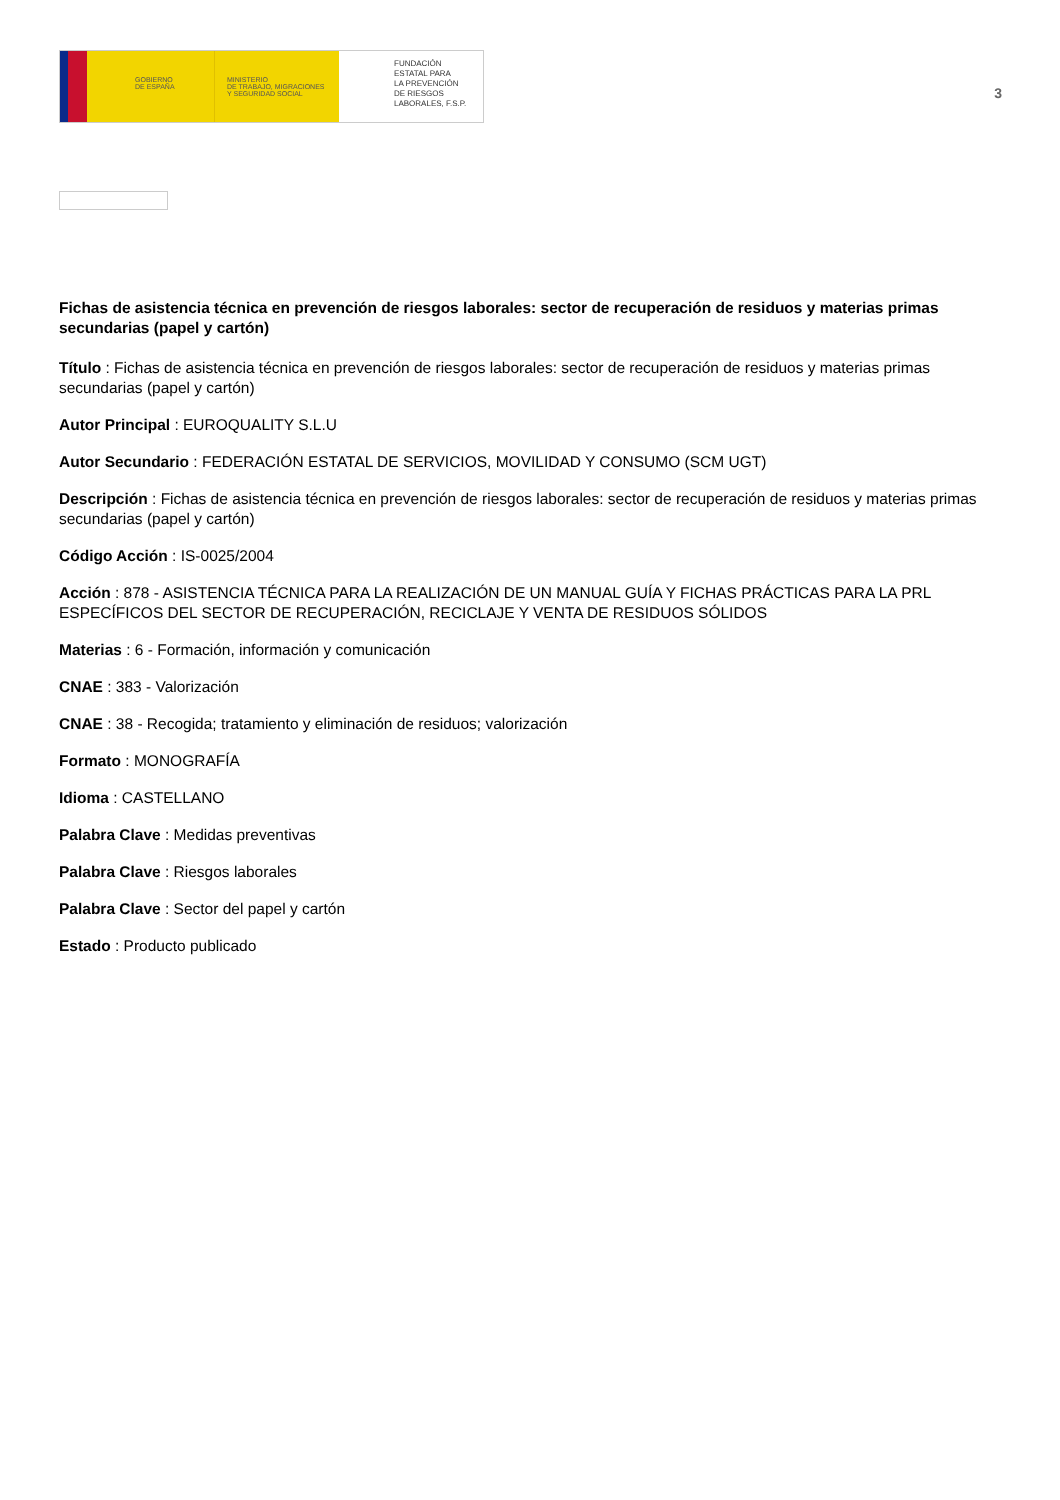GOBIERNO
DE ESPAÑA
MINISTERIO
DE TRABAJO, MIGRACIONES
Y SEGURIDAD SOCIAL
FUNDACIÓN
ESTATAL PARA
LA PREVENCIÓN
DE RIESGOS
LABORALES, F.S.P.
3
Fichas de asistencia técnica en prevención de riesgos laborales: sector de recuperación de residuos y materias primas secundarias (papel y cartón)
Título : Fichas de asistencia técnica en prevención de riesgos laborales: sector de recuperación de residuos y materias primas secundarias (papel y cartón)
Autor Principal : EUROQUALITY S.L.U
Autor Secundario : FEDERACIÓN ESTATAL DE SERVICIOS, MOVILIDAD Y CONSUMO (SCM UGT)
Descripción : Fichas de asistencia técnica en prevención de riesgos laborales: sector de recuperación de residuos y materias primas secundarias (papel y cartón)
Código Acción : IS-0025/2004
Acción : 878 - ASISTENCIA TÉCNICA PARA LA REALIZACIÓN DE UN MANUAL GUÍA Y FICHAS PRÁCTICAS PARA LA PRL ESPECÍFICOS DEL SECTOR DE RECUPERACIÓN, RECICLAJE Y VENTA DE RESIDUOS SÓLIDOS
Materias : 6 - Formación, información y comunicación
CNAE : 383 - Valorización
CNAE : 38 - Recogida; tratamiento y eliminación de residuos; valorización
Formato : MONOGRAFÍA
Idioma : CASTELLANO
Palabra Clave : Medidas preventivas
Palabra Clave : Riesgos laborales
Palabra Clave : Sector del papel y cartón
Estado : Producto publicado